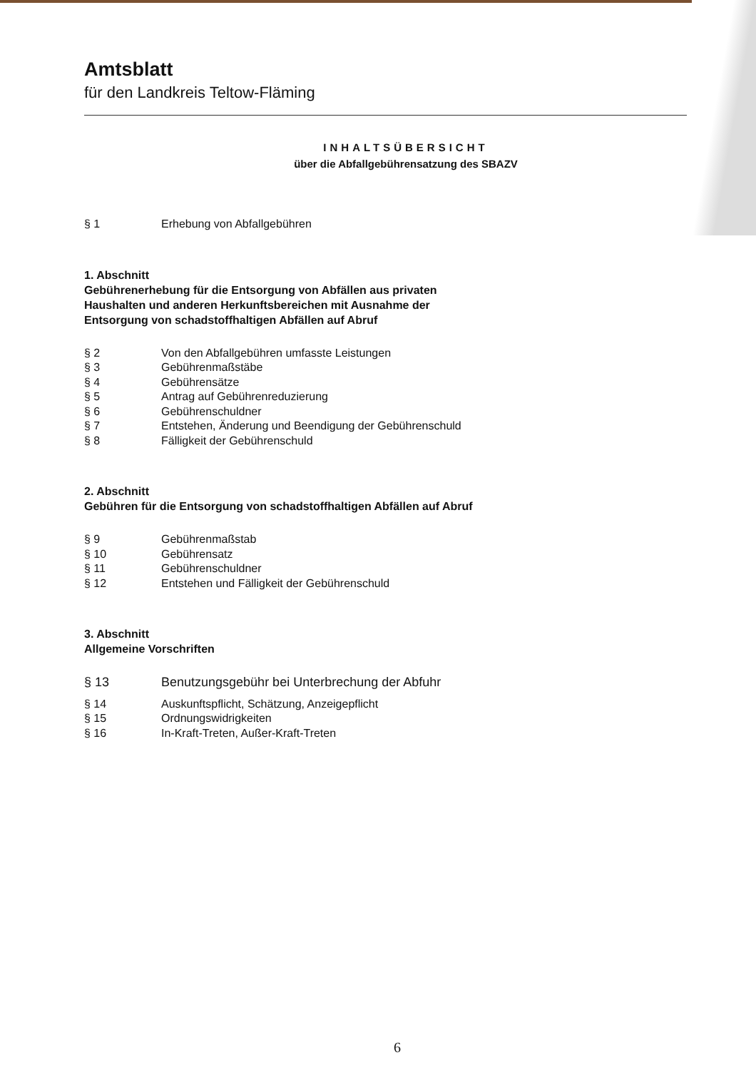Amtsblatt
für den Landkreis Teltow-Fläming
INHALTSÜBERSICHT
über die Abfallgebührensatzung des SBAZV
§ 1 Erhebung von Abfallgebühren
1. Abschnitt
Gebührenerhebung für die Entsorgung von Abfällen aus privaten
Haushalten und anderen Herkunftsbereichen mit Ausnahme der
Entsorgung von schadstoffhaltigen Abfällen auf Abruf
§ 2 Von den Abfallgebühren umfasste Leistungen
§ 3 Gebührenmaßstäbe
§ 4 Gebührensätze
§ 5 Antrag auf Gebührenreduzierung
§ 6 Gebührenschuldner
§ 7 Entstehen, Änderung und Beendigung der Gebührenschuld
§ 8 Fälligkeit der Gebührenschuld
2. Abschnitt
Gebühren für die Entsorgung von schadstoffhaltigen Abfällen auf Abruf
§ 9 Gebührenmaßstab
§ 10 Gebührensatz
§ 11 Gebührenschuldner
§ 12 Entstehen und Fälligkeit der Gebührenschuld
3. Abschnitt
Allgemeine Vorschriften
§ 13 Benutzungsgebühr bei Unterbrechung der Abfuhr
§ 14 Auskunftspflicht, Schätzung, Anzeigepflicht
§ 15 Ordnungswidrigkeiten
§ 16 In-Kraft-Treten, Außer-Kraft-Treten
6